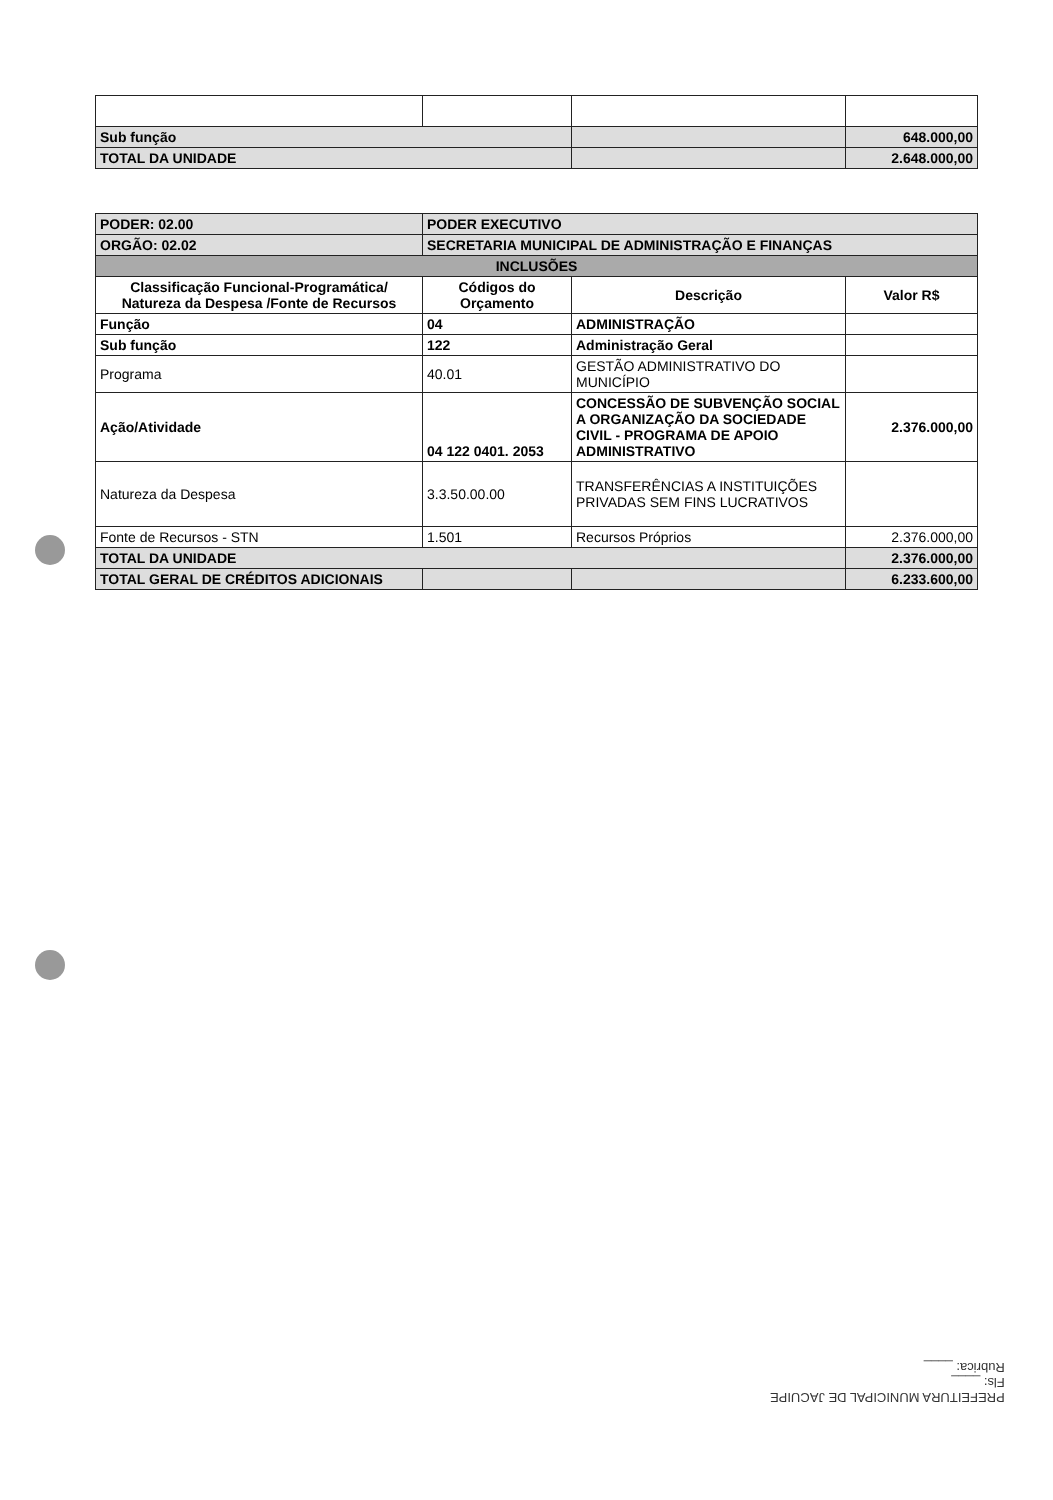| Sub função | | | 648.000,00 |
| TOTAL DA UNIDADE | | | 2.648.000,00 |
| PODER: 02.00 | PODER EXECUTIVO | | |
| ORGÃO: 02.02 | SECRETARIA MUNICIPAL DE ADMINISTRAÇÃO E FINANÇAS | | |
| INCLUSÕES | | | |
| Classificação Funcional-Programática/ Natureza da Despesa /Fonte de Recursos | Códigos do Orçamento | Descrição | Valor R$ |
| Função | 04 | ADMINISTRAÇÃO | |
| Sub função | 122 | Administração Geral | |
| Programa | 40.01 | GESTÃO ADMINISTRATIVO DO MUNICÍPIO | |
| Ação/Atividade | 04 122 0401. 2053 | CONCESSÃO DE SUBVENÇÃO SOCIAL A ORGANIZAÇÃO DA SOCIEDADE CIVIL - PROGRAMA DE APOIO ADMINISTRATIVO | 2.376.000,00 |
| Natureza da Despesa | 3.3.50.00.00 | TRANSFERÊNCIAS A INSTITUIÇÕES PRIVADAS SEM FINS LUCRATIVOS | |
| Fonte de Recursos - STN | 1.501 | Recursos Próprios | 2.376.000,00 |
| TOTAL DA UNIDADE | | | 2.376.000,00 |
| TOTAL GERAL DE CRÉDITOS ADICIONAIS | | | 6.233.600,00 |
PREFEITURA MUNICIPAL DE JACUIPE
Fls: ____
Rubrica: ____